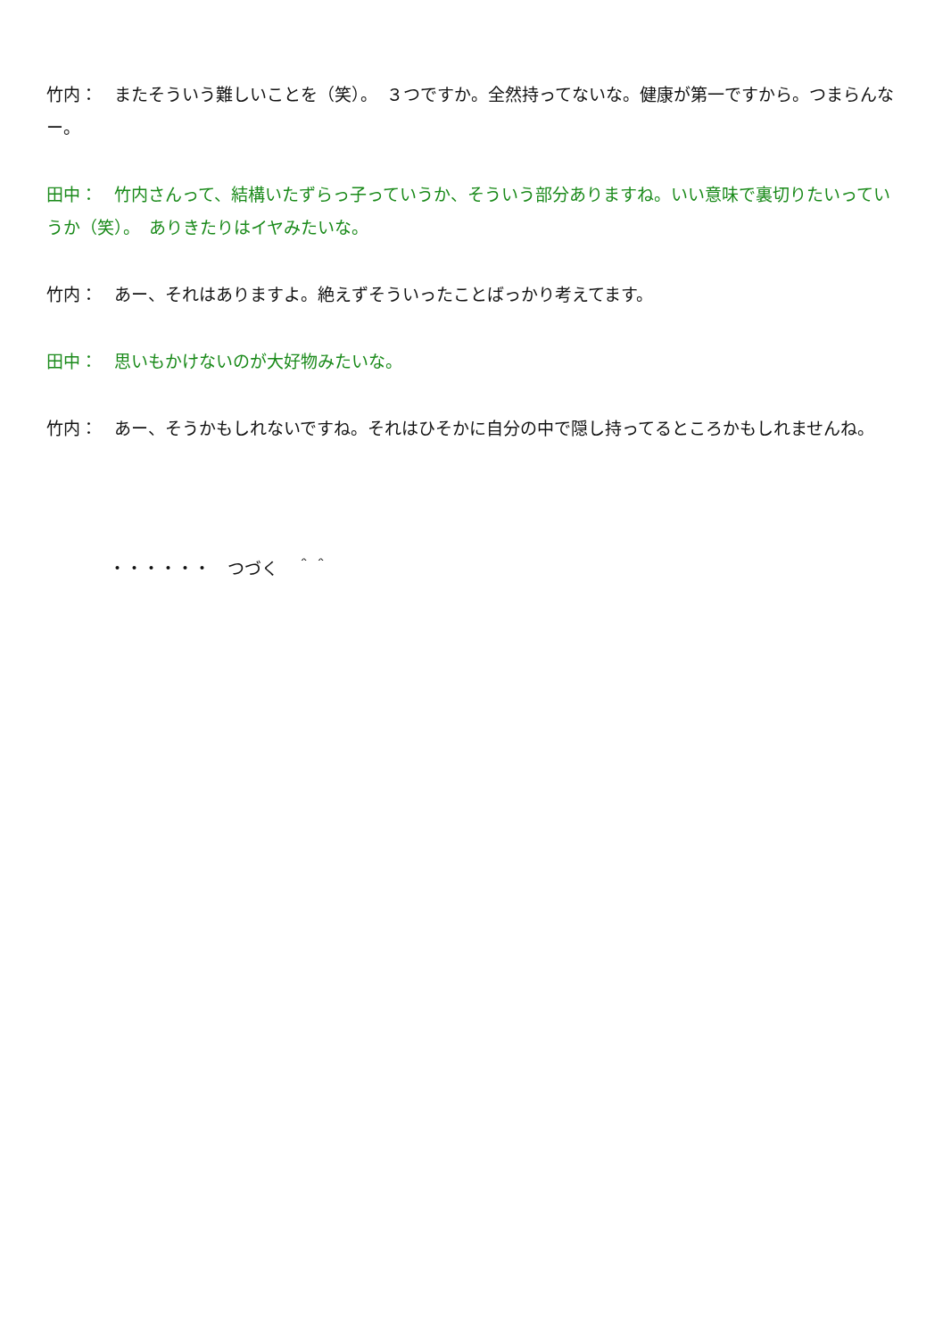竹内：　またそういう難しいことを（笑）。　３つですか。全然持ってないな。健康が第一ですから。つまらんなー。
田中：　竹内さんって、結構いたずらっ子っていうか、そういう部分ありますね。いい意味で裏切りたいっていうか（笑）。　ありきたりはイヤみたいな。
竹内：　あー、それはありますよ。絶えずそういったことばっかり考えてます。
田中：　思いもかけないのが大好物みたいな。
竹内：　あー、そうかもしれないですね。それはひそかに自分の中で隠し持ってるところかもしれませんね。
・・・・・・　つづく　＾＾